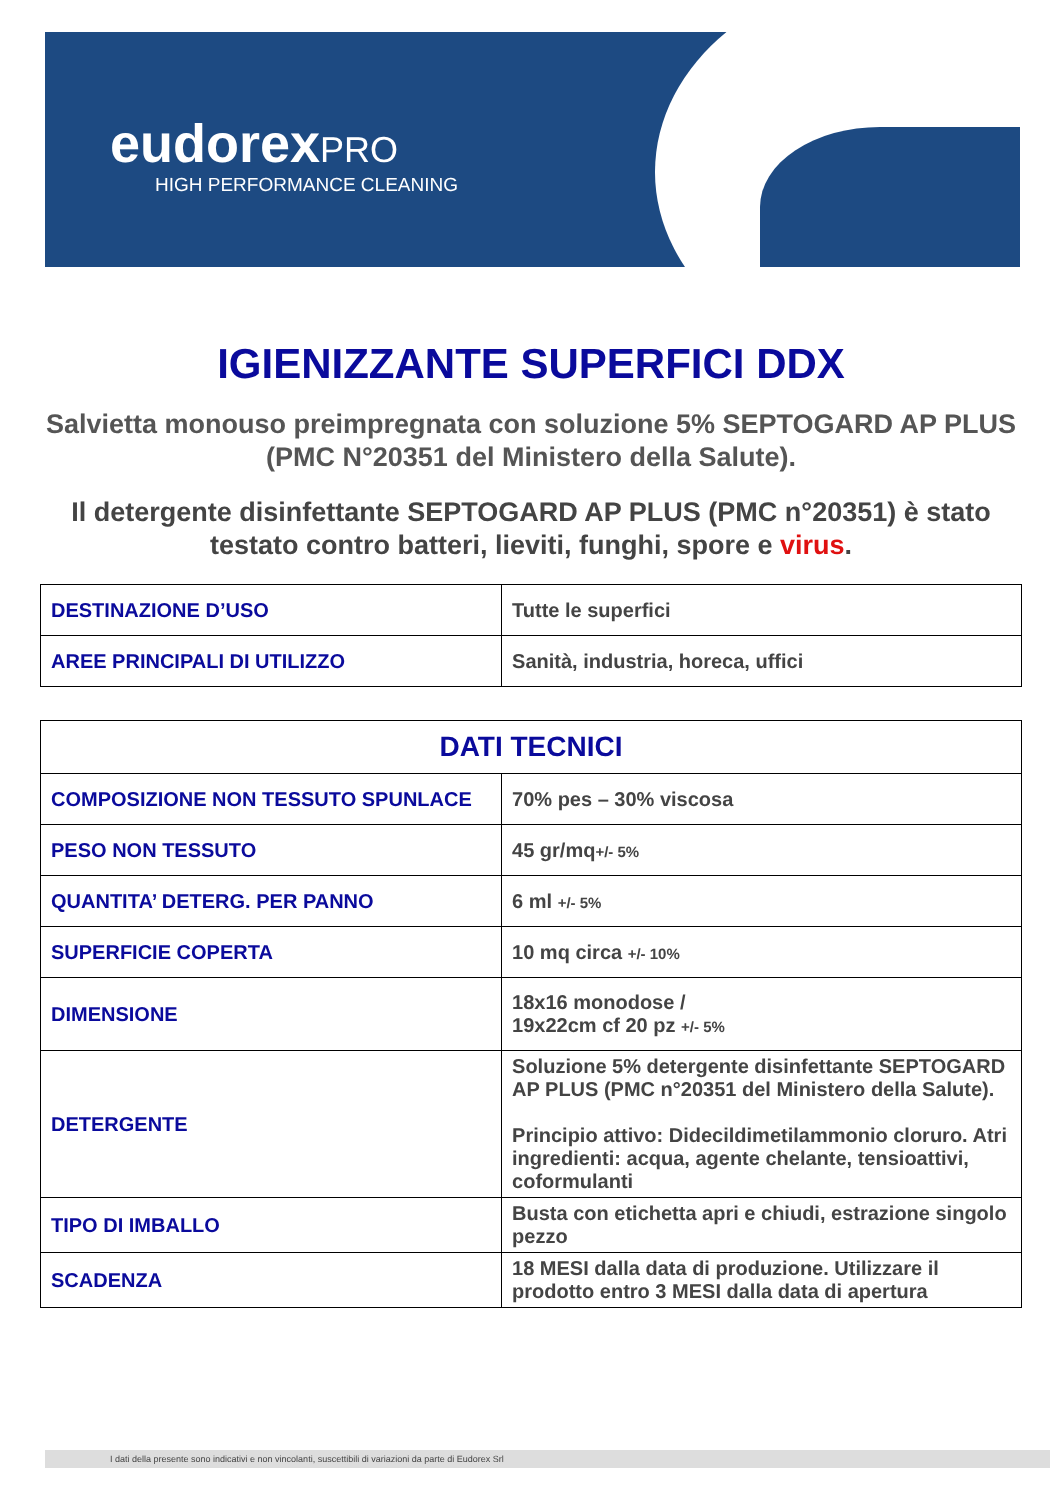eudorex PRO
HIGH PERFORMANCE CLEANING
IGIENIZZANTE SUPERFICI DDX
Salvietta monouso preimpregnata con soluzione 5% SEPTOGARD AP PLUS (PMC N°20351 del Ministero della Salute).
Il detergente disinfettante SEPTOGARD AP PLUS (PMC n°20351) è stato testato contro batteri, lieviti, funghi, spore e virus.
| DESTINAZIONE D’USO | Tutte le superfici |
| AREE PRINCIPALI DI UTILIZZO | Sanità, industria, horeca, uffici |
| DATI TECNICI | |
| --- | --- |
| COMPOSIZIONE NON TESSUTO SPUNLACE | 70% pes – 30% viscosa |
| PESO NON TESSUTO | 45 gr/mq +/- 5% |
| QUANTITA’ DETERG. PER PANNO | 6 ml +/- 5% |
| SUPERFICIE COPERTA | 10 mq circa +/- 10% |
| DIMENSIONE | 18x16 monodose / 19x22cm cf 20 pz +/- 5% |
| DETERGENTE | Soluzione 5% detergente disinfettante SEPTOGARD AP PLUS (PMC n°20351 del Ministero della Salute). Principio attivo: Didecildimetilammonio cloruro. Atri ingredienti: acqua, agente chelante, tensioattivi, coformulanti |
| TIPO DI IMBALLO | Busta con etichetta apri e chiudi, estrazione singolo pezzo |
| SCADENZA | 18 MESI dalla data di produzione. Utilizzare il prodotto entro 3 MESI dalla data di apertura |
I dati della presente sono indicativi e non vincolanti, suscettibili di variazioni da parte di Eudorex Srl